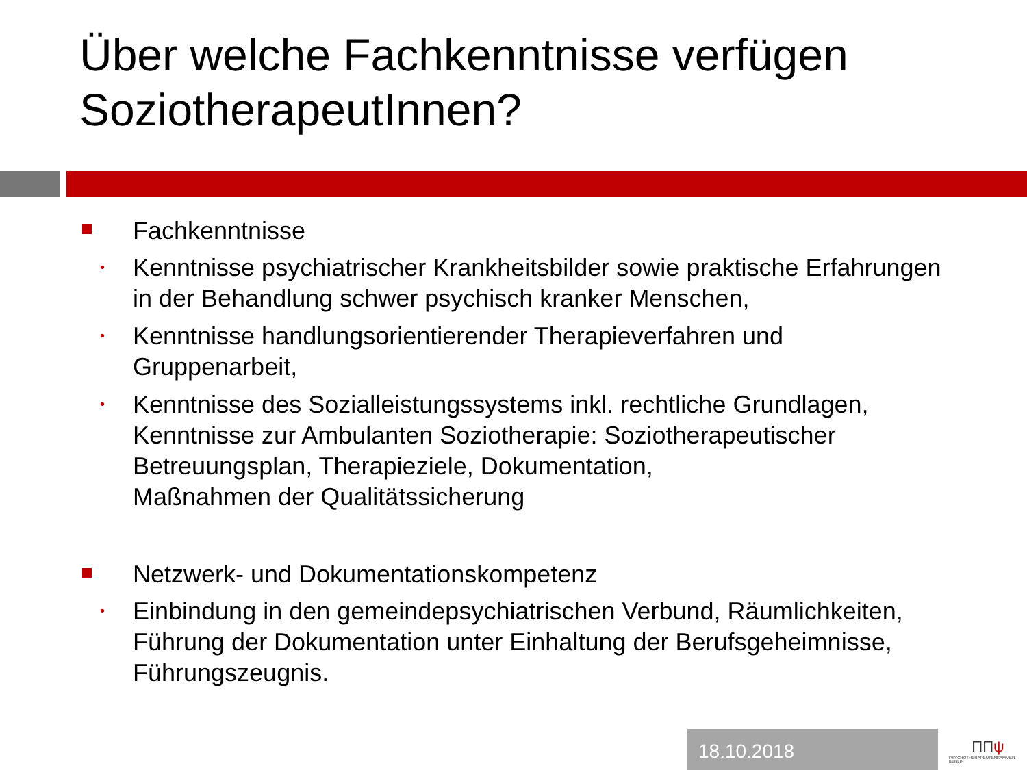Über welche Fachkenntnisse verfügen SoziotherapeutInnen?
Fachkenntnisse
•
Kenntnisse psychiatrischer Krankheitsbilder sowie praktische Erfahrungen in der Behandlung schwer psychisch kranker Menschen,
•
Kenntnisse handlungsorientierender Therapieverfahren und Gruppenarbeit,
•
Kenntnisse des Sozialleistungssystems inkl. rechtliche Grundlagen, Kenntnisse zur Ambulanten Soziotherapie: Soziotherapeutischer Betreuungsplan, Therapieziele, Dokumentation,
Maßnahmen der Qualitätssicherung
Netzwerk- und Dokumentationskompetenz
•
Einbindung in den gemeindepsychiatrischen Verbund, Räumlichkeiten, Führung der Dokumentation unter Einhaltung der Berufsgeheimnisse, Führungszeugnis.
18.10.2018
ΠΠψ
PSYCHOTHERAPEUTENKAMMER BERLIN